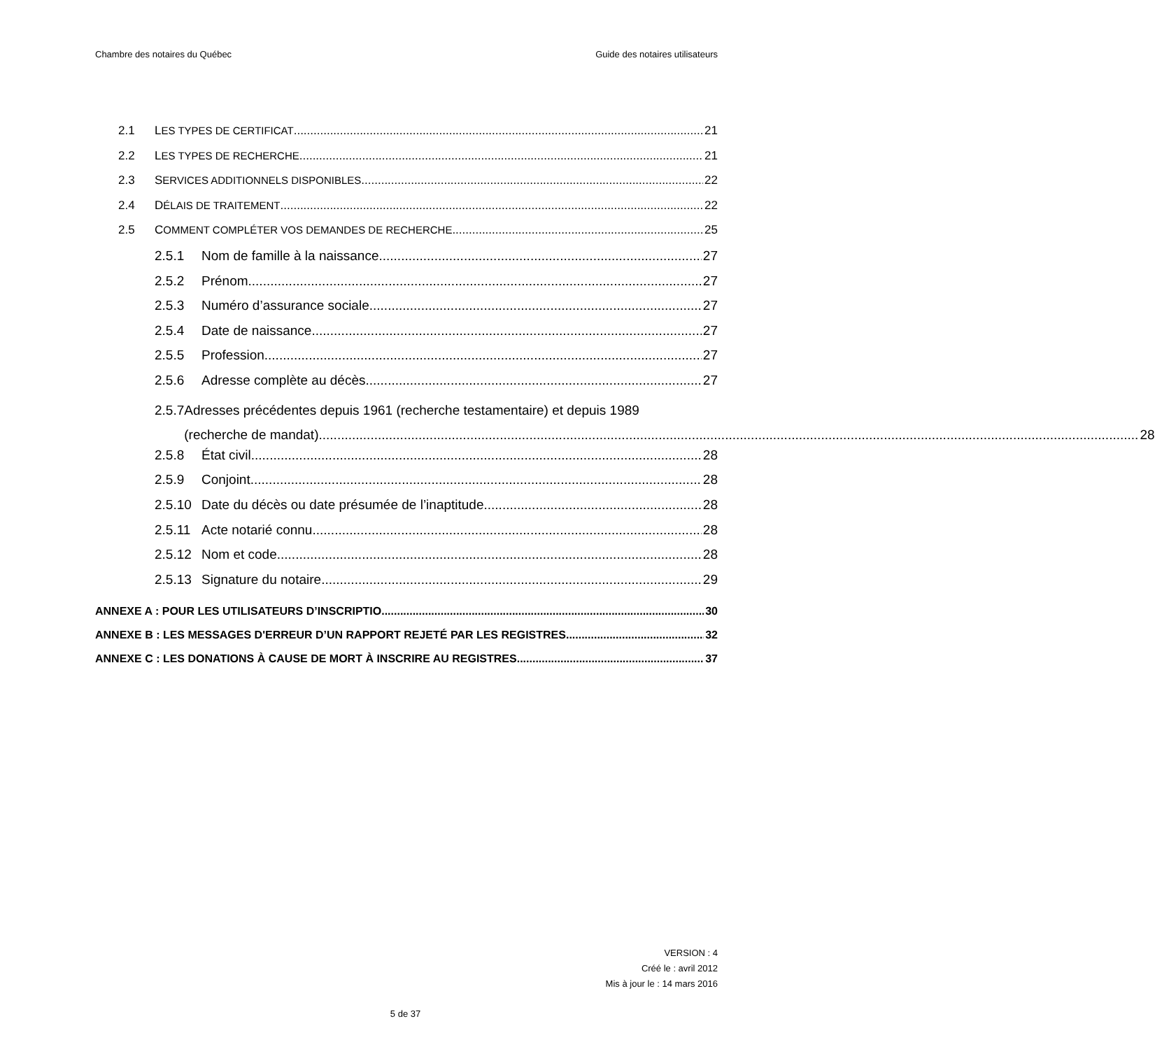Chambre des notaires du Québec Guide des notaires utilisateurs
2.1 LES TYPES DE CERTIFICAT 21
2.2 LES TYPES DE RECHERCHE 21
2.3 SERVICES ADDITIONNELS DISPONIBLES 22
2.4 DÉLAIS DE TRAITEMENT 22
2.5 COMMENT COMPLÉTER VOS DEMANDES DE RECHERCHE 25
2.5.1 Nom de famille à la naissance 27
2.5.2 Prénom 27
2.5.3 Numéro d’assurance sociale 27
2.5.4 Date de naissance 27
2.5.5 Profession 27
2.5.6 Adresse complète au décès 27
2.5.7 Adresses précédentes depuis 1961 (recherche testamentaire) et depuis 1989
(recherche de mandat) 28
2.5.8 État civil 28
2.5.9 Conjoint 28
2.5.10 Date du décès ou date présumée de l’inaptitude 28
2.5.11 Acte notarié connu 28
2.5.12 Nom et code 28
2.5.13 Signature du notaire 29
ANNEXE A : POUR LES UTILISATEURS D’INSCRIPTIO 30
ANNEXE B : LES MESSAGES D'ERREUR D’UN RAPPORT REJETÉ PAR LES REGISTRES 32
ANNEXE C : LES DONATIONS À CAUSE DE MORT À INSCRIRE AU REGISTRES 37
VERSION : 4
Créé le : avril 2012
Mis à jour le : 14 mars 2016
5 de 37